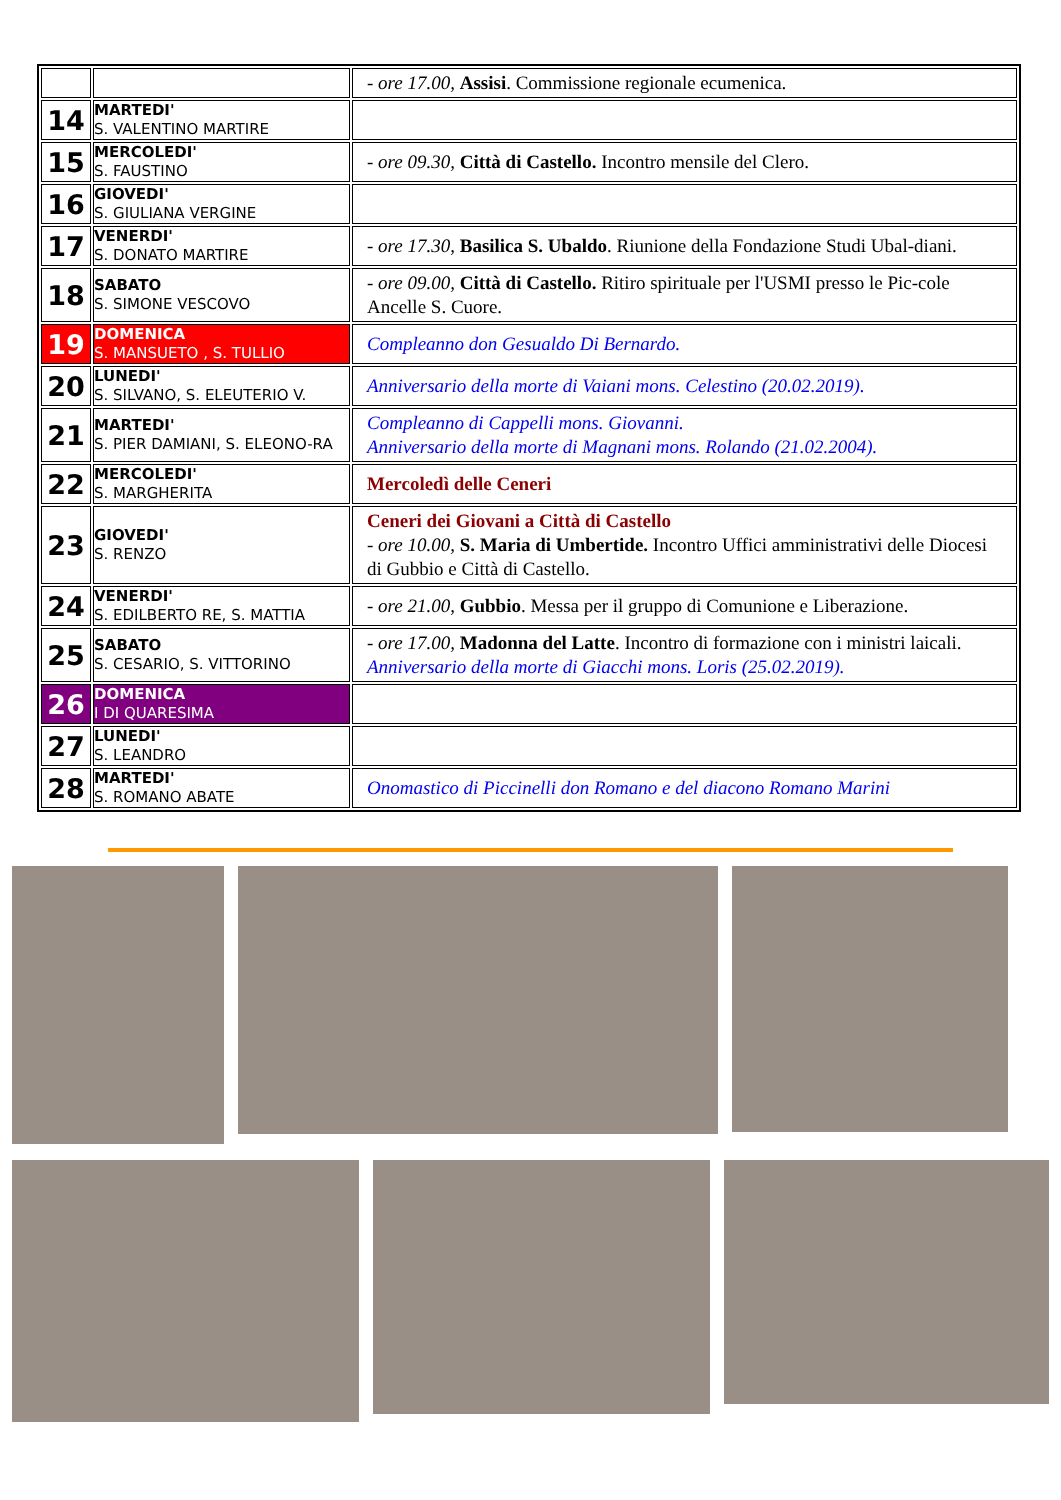| | | - ore 17.00, Assisi . Commissione regionale ecumenica. |
| 14 | MARTEDI' S. VALENTINO MARTIRE | |
| 15 | MERCOLEDI' S. FAUSTINO | - ore 09.30, Città di Castello. Incontro mensile del Clero. |
| 16 | GIOVEDI' S. GIULIANA VERGINE | |
| 17 | VENERDI' S. DONATO MARTIRE | - ore 17.30, Basilica S. Ubaldo . Riunione della Fondazione Studi Ubal-diani. |
| 18 | SABATO S. SIMONE VESCOVO | - ore 09.00, Città di Castello. Ritiro spirituale per l'USMI presso le Pic-cole Ancelle S. Cuore. |
| 19 | DOMENICA S. MANSUETO , S. TULLIO | Compleanno don Gesualdo Di Bernardo. |
| 20 | LUNEDI' S. SILVANO, S. ELEUTERIO V. | Anniversario della morte di Vaiani mons. Celestino (20.02.2019). |
| 21 | MARTEDI' S. PIER DAMIANI, S. ELEONO-RA | Compleanno di Cappelli mons. Giovanni. Anniversario della morte di Magnani mons. Rolando (21.02.2004). |
| 22 | MERCOLEDI' S. MARGHERITA | Mercoledì delle Ceneri |
| 23 | GIOVEDI' S. RENZO | Ceneri dei Giovani a Città di Castello - ore 10.00, S. Maria di Umbertide. Incontro Uffici amministrativi delle Diocesi di Gubbio e Città di Castello. |
| 24 | VENERDI' S. EDILBERTO RE, S. MATTIA | - ore 21.00, Gubbio . Messa per il gruppo di Comunione e Liberazione. |
| 25 | SABATO S. CESARIO, S. VITTORINO | - ore 17.00, Madonna del Latte . Incontro di formazione con i ministri laicali. Anniversario della morte di Giacchi mons. Loris (25.02.2019). |
| 26 | DOMENICA I DI QUARESIMA | |
| 27 | LUNEDI' S. LEANDRO | |
| 28 | MARTEDI' S. ROMANO ABATE | Onomastico di Piccinelli don Romano e del diacono Romano Marini |